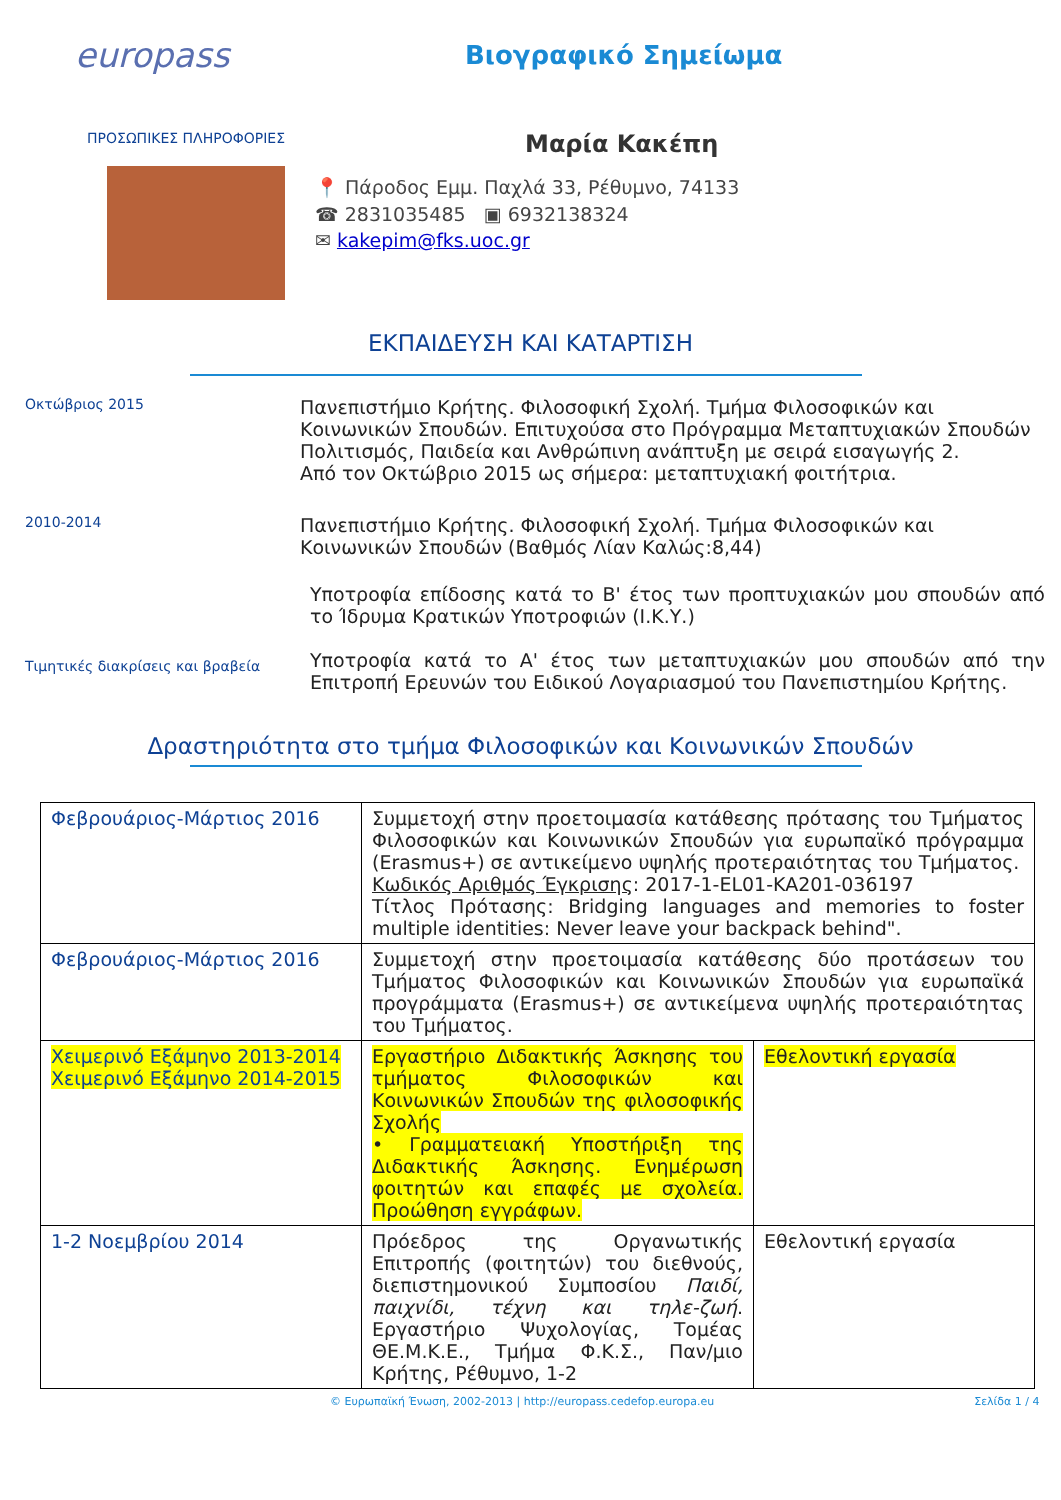europass
Βιογραφικό Σημείωμα
ΠΡΟΣΩΠΙΚΕΣ ΠΛΗΡΟΦΟΡΙΕΣ
Μαρία Κακέπη
📍 Πάροδος Εμμ. Παχλά 33, Ρέθυμνο, 74133
☎ 2831035485 ▣ 6932138324
✉ kakepim@fks.uoc.gr
ΕΚΠΑΙΔΕΥΣΗ ΚΑΙ ΚΑΤΑΡΤΙΣΗ
Οκτώβριος 2015
Πανεπιστήμιο Κρήτης. Φιλοσοφική Σχολή. Τμήμα Φιλοσοφικών και Κοινωνικών Σπουδών. Επιτυχούσα στο Πρόγραμμα Μεταπτυχιακών Σπουδών Πολιτισμός, Παιδεία και Ανθρώπινη ανάπτυξη με σειρά εισαγωγής 2.
Από τον Οκτώβριο 2015 ως σήμερα: μεταπτυχιακή φοιτήτρια.
2010-2014
Πανεπιστήμιο Κρήτης. Φιλοσοφική Σχολή. Τμήμα Φιλοσοφικών και Κοινωνικών Σπουδών (Βαθμός Λίαν Καλώς:8,44)
Τιμητικές διακρίσεις και βραβεία
Υποτροφία επίδοσης κατά το Β' έτος των προπτυχιακών μου σπουδών από το Ίδρυμα Κρατικών Υποτροφιών (Ι.Κ.Υ.)
Υποτροφία κατά το Α' έτος των μεταπτυχιακών μου σπουδών από την Επιτροπή Ερευνών του Ειδικού Λογαριασμού του Πανεπιστημίου Κρήτης.
Δραστηριότητα στο τμήμα Φιλοσοφικών και Κοινωνικών Σπουδών
| Φεβρουάριος-Μάρτιος 2016 | Συμμετοχή στην προετοιμασία κατάθεσης πρότασης του Τμήματος Φιλοσοφικών και Κοινωνικών Σπουδών για ευρωπαϊκό πρόγραμμα (Erasmus+) σε αντικείμενο υψηλής προτεραιότητας του Τμήματος. Κωδικός Αριθμός Έγκρισης : 2017-1-EL01-KA201-036197 Τίτλος Πρότασης: Bridging languages and memories to foster multiple identities: Never leave your backpack behind". | |
| Φεβρουάριος-Μάρτιος 2016 | Συμμετοχή στην προετοιμασία κατάθεσης δύο προτάσεων του Τμήματος Φιλοσοφικών και Κοινωνικών Σπουδών για ευρωπαϊκά προγράμματα (Erasmus+) σε αντικείμενα υψηλής προτεραιότητας του Τμήματος. | |
| Χειμερινό Εξάμηνο 2013-2014 Χειμερινό Εξάμηνο 2014-2015 | Εργαστήριο Διδακτικής Άσκησης του τμήματος Φιλοσοφικών και Κοινωνικών Σπουδών της φιλοσοφικής Σχολής • Γραμματειακή Υποστήριξη της Διδακτικής Άσκησης. Ενημέρωση φοιτητών και επαφές με σχολεία. Προώθηση εγγράφων. | Εθελοντική εργασία |
| 1-2 Νοεμβρίου 2014 | Πρόεδρος της Οργανωτικής Επιτροπής (φοιτητών) του διεθνούς, διεπιστημονικού Συμποσίου Παιδί, παιχνίδι, τέχνη και τηλε-ζωή . Εργαστήριο Ψυχολογίας, Τομέας ΘΕ.Μ.Κ.Ε., Τμήμα Φ.Κ.Σ., Παν/μιο Κρήτης, Ρέθυμνο, 1-2 | Εθελοντική εργασία |
© Ευρωπαϊκή Ένωση, 2002-2013 | http://europass.cedefop.europa.eu Σελίδα 1 / 4